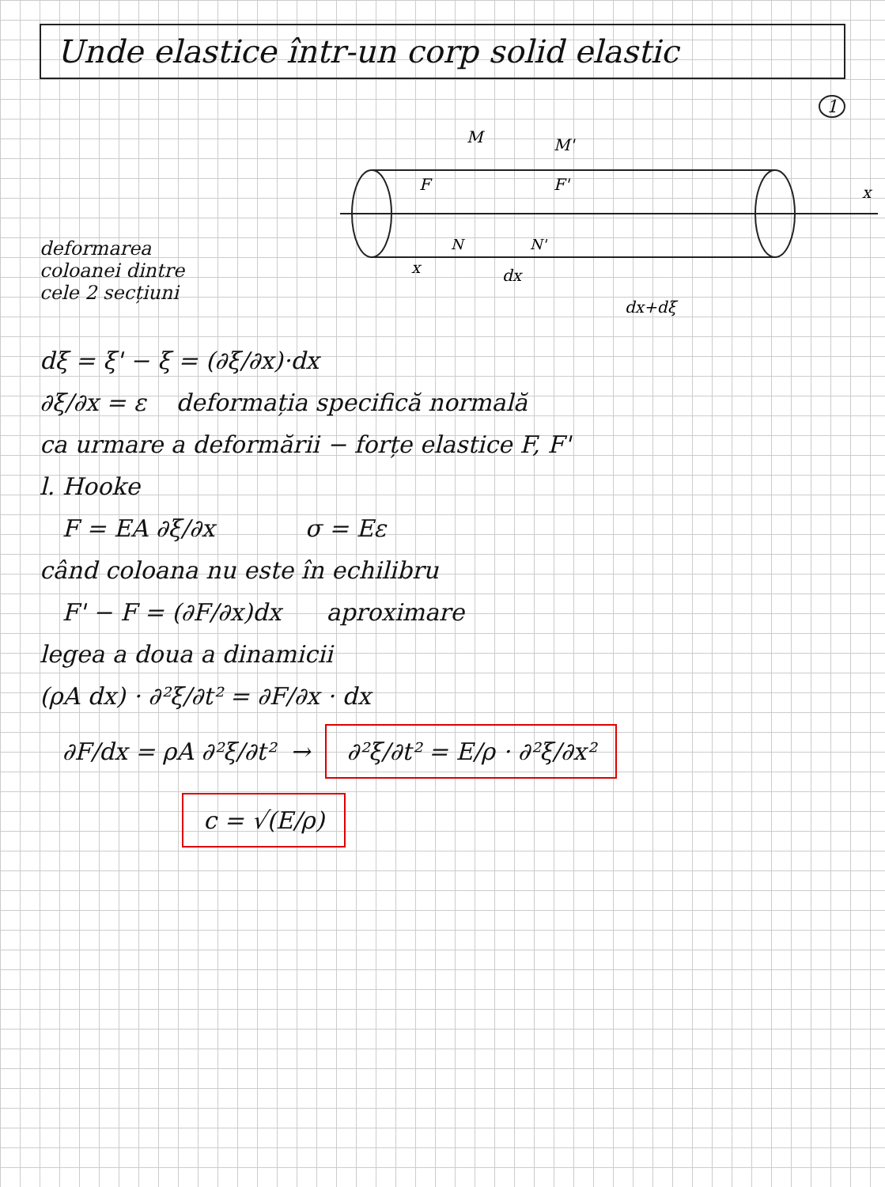Unde elastice într-un corp solid elastic
1
M
M'
N
N'
x
dx
dx+dξ
x
F
F'
deformarea
coloanei dintre
cele 2 secțiuni
dξ = ξ' − ξ = (∂ξ/∂x)·dx
∂ξ/∂x = ε deformația specifică normală
ca urmare a deformării − forțe elastice F, F'
l. Hooke
F = EA ∂ξ/∂x σ = Eε
când coloana nu este în echilibru
F' − F = (∂F/∂x)dx aproximare
legea a doua a dinamicii
(ρA dx) · ∂²ξ/∂t² = ∂F/∂x · dx
∂F/dx = ρA ∂²ξ/∂t² → ∂²ξ/∂t² = E/ρ · ∂²ξ/∂x²
c = √(E/ρ)